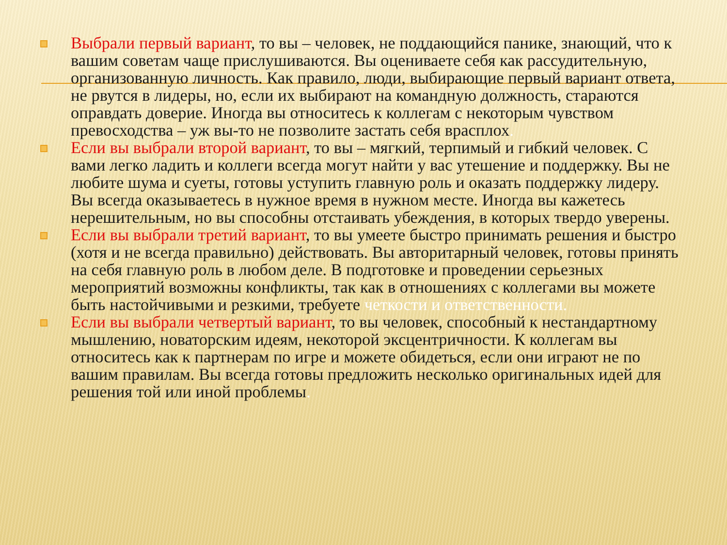Выбрали первый вариант, то вы – человек, не поддающийся панике, знающий, что к вашим советам чаще прислушиваются. Вы оцениваете себя как рассудительную, организованную личность. Как правило, люди, выбирающие первый вариант ответа, не рвутся в лидеры, но, если их выбирают на командную должность, стараются оправдать доверие. Иногда вы относитесь к коллегам с некоторым чувством превосходства – уж вы-то не позволите застать себя врасплох.
Если вы выбрали второй вариант, то вы – мягкий, терпимый и гибкий человек. С вами легко ладить и коллеги всегда могут найти у вас утешение и поддержку. Вы не любите шума и суеты, готовы уступить главную роль и оказать поддержку лидеру. Вы всегда оказываетесь в нужное время в нужном месте. Иногда вы кажетесь нерешительным, но вы способны отстаивать убеждения, в которых твердо уверены.
Если вы выбрали третий вариант, то вы умеете быстро принимать решения и быстро (хотя и не всегда правильно) действовать. Вы авторитарный человек, готовы принять на себя главную роль в любом деле. В подготовке и проведении серьезных мероприятий возможны конфликты, так как в отношениях с коллегами вы можете быть настойчивыми и резкими, требуете четкости и ответственности.
Если вы выбрали четвертый вариант, то вы человек, способный к нестандартному мышлению, новаторским идеям, некоторой эксцентричности. К коллегам вы относитесь как к партнерам по игре и можете обидеться, если они играют не по вашим правилам. Вы всегда готовы предложить несколько оригинальных идей для решения той или иной проблемы.